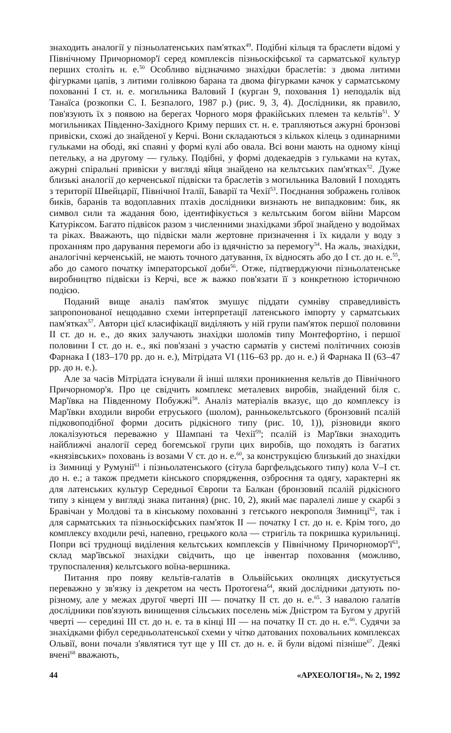знаходить аналогії у пізньолатенських пам'ятках<sup>49</sup>. Подібні кільця та браслети відомі у Північному Причорномор'ї серед комплексів пізньоскіфської та сарматської культур перших століть н. е.<sup>50</sup> Особливо відзначимо знахідки браслетів: з двома литими фігурками цапів, з литими голівкою барана та двома фігурками качок у сарматському похованні I ст. н. е. могильника Валовий I (курган 9, поховання 1) неподалік від Танаїса (розкопки С. І. Безпалого, 1987 р.) (рис. 9, 3, 4). Дослідники, як правило, пов'язують їх з появою на берегах Чорного моря фракійських племен та кельтів<sup>51</sup>. У могильниках Південно-Західного Криму перших ст. н. е. трапляються ажурні бронзові привіски, схожі до знайденої у Керчі. Вони складаються з кількох кілець з одинарними гульками на ободі, які спаяні у формі кулі або овала. Всі вони мають на одному кінці петельку, а на другому — гульку. Подібні, у формі додекаедрів з гульками на кутах, ажурні спіральні привіски у вигляді яйця знайдено на кельтських пам'ятках<sup>52</sup>. Дуже близькі аналогії до керченської підвіски та браслетів з могильника Валовий I походять з території Швейцарії, Північної Італії, Баварії та Чехії<sup>53</sup>. Поєднання зображень голівок биків, баранів та водоплавних птахів дослідники визнають не випадковим: бик, як символ сили та жадання бою, ідентифікується з кельтським богом війни Марсом Катуріксом. Багато підвісок разом з численними знахідками зброї знайдено у водоймах та ріках. Вважають, що підвіски мали жертовне призначення і їх кидали у воду з проханням про дарування перемоги або із вдячністю за перемогу<sup>54</sup>. На жаль, знахідки, аналогічні керченській, не мають точного датування, їх відносять або до I ст. до н. е.<sup>55</sup>, або до самого початку імператорської доби<sup>56</sup>. Отже, підтверджуючи пізньолатенське виробництво підвіски із Керчі, все ж важко пов'язати її з конкретною історичною подією.
Поданий вище аналіз пам'яток змушує піддати сумніву справедливість запропонованої нещодавно схеми інтерпретації латенського імпорту у сарматських пам'ятках<sup>57</sup>. Автори цієї класифікації виділяють у ній групи пам'яток першої половини II ст. до н. е., до яких залучають знахідки шоломів типу Монтефортіно, і першої половини I ст. до н. е., які пов'язані з участю сарматів у системі політичних союзів Фарнака I (183–170 рр. до н. е.), Мітрідата VI (116–63 рр. до н. е.) й Фарнака II (63–47 рр. до н. е.).
Але за часів Мітрідата існували й інші шляхи проникнення кельтів до Північного Причорномор'я. Про це свідчить комплекс металевих виробів, знайдений біля с. Мар'ївка на Південному Побужжі<sup>58</sup>. Аналіз матеріалів вказує, що до комплексу із Мар'ївки входили вироби етруського (шолом), ранньокельтського (бронзовий псалій підковоподібної форми досить рідкісного типу (рис. 10, 1)), різновиди якого локалізуються переважно у Шампані та Чехії<sup>59</sup>; псалій із Мар'ївки знаходить найближчі аналогії серед богемської групи цих виробів, що походять із багатих «князівських» поховань із возами V ст. до н. е.<sup>60</sup>, за конструкцією близький до знахідки із Зимниці у Румунії<sup>61</sup> і пізньолатенського (сітула баргфельдського типу) кола V–I ст. до н. е.; а також предмети кінського спорядження, озброєння та одягу, характерні як для латенських культур Середньої Європи та Балкан (бронзовий псалій рідкісного типу з кінцем у вигляді знака питання) (рис. 10, 2), який має паралелі лише у скарбі з Бравічан у Молдові та в кінському похованні з гетського некрополя Зимниці<sup>62</sup>, так і для сарматських та пізньоскіфських пам'яток II — початку I ст. до н. е. Крім того, до комплексу входили речі, напевно, грецького кола — стригіль та покришка курильниці. Попри всі труднощі виділення кельтських комплексів у Північному Причорномор'ї<sup>63</sup>, склад мар'ївської знахідки свідчить, що це інвентар поховання (можливо, трупоспалення) кельтського воїна-вершника.
Питання про появу кельтів-галатів в Ольвійських околицях дискутується переважно у зв'язку із декретом на честь Протогена<sup>64</sup>, який дослідники датують по-різному, але у межах другої чверті III — початку II ст. до н. е.<sup>65</sup>. З навалою галатів дослідники пов'язують винищення сільських поселень між Дністром та Бугом у другій чверті — середині III ст. до н. е. та в кінці III — на початку II ст. до н. е.<sup>66</sup>. Судячи за знахідками фібул середньолатенської схеми у чітко датованих поховальних комплексах Ольвії, вони почали з'являтися тут ще у III ст. до н. е. й були відомі пізніше<sup>67</sup>. Деякі вчені<sup>68</sup> вважають,
44 «АРХЕОЛОГІЯ», № 2, 1992